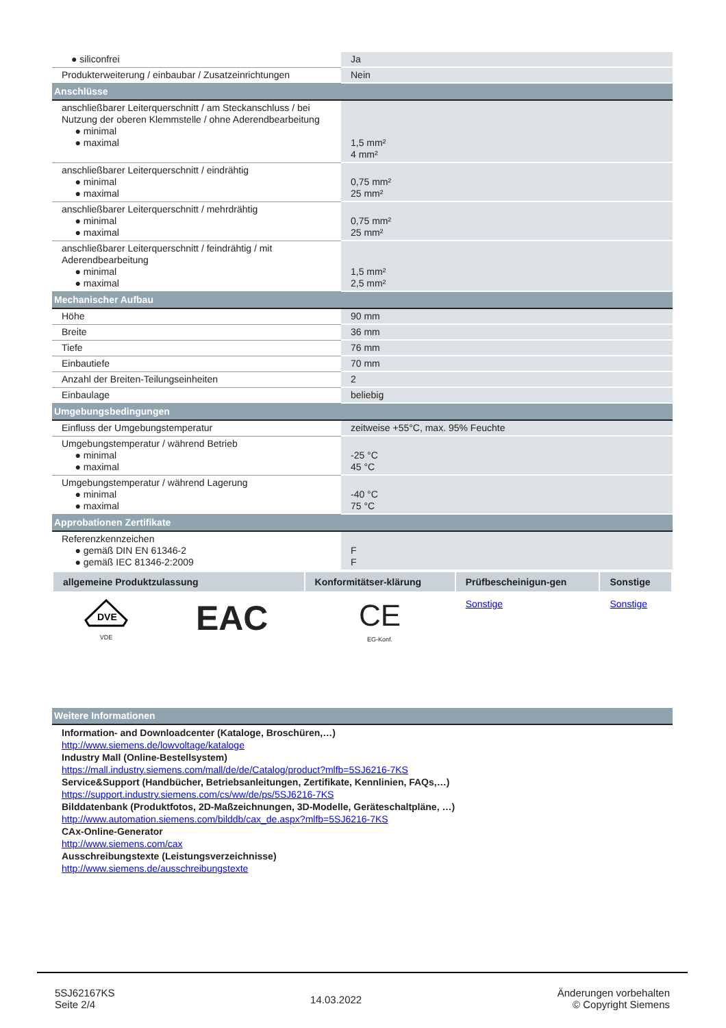| ● siliconfrei | Ja |
| Produkterweiterung / einbaubar / Zusatzeinrichtungen | Nein |
| Anschlüsse | |
| anschließbarer Leiterquerschnitt / am Steckanschluss / bei Nutzung der oberen Klemmstelle / ohne Aderendbearbeitung ● minimal ● maximal | 1,5 mm² 4 mm² |
| anschließbarer Leiterquerschnitt / eindrähtig ● minimal ● maximal | 0,75 mm² 25 mm² |
| anschließbarer Leiterquerschnitt / mehrdrähtig ● minimal ● maximal | 0,75 mm² 25 mm² |
| anschließbarer Leiterquerschnitt / feindrähtig / mit Aderendbearbeitung ● minimal ● maximal | 1,5 mm² 2,5 mm² |
| Mechanischer Aufbau | |
| Höhe | 90 mm |
| Breite | 36 mm |
| Tiefe | 76 mm |
| Einbautiefe | 70 mm |
| Anzahl der Breiten-Teilungseinheiten | 2 |
| Einbaulage | beliebig |
| Umgebungsbedingungen | |
| Einfluss der Umgebungstemperatur | zeitweise +55°C, max. 95% Feuchte |
| Umgebungstemperatur / während Betrieb ● minimal ● maximal | -25 °C 45 °C |
| Umgebungstemperatur / während Lagerung ● minimal ● maximal | -40 °C 75 °C |
| Approbationen Zertifikate | |
| Referenzkennzeichen ● gemäß DIN EN 61346-2 ● gemäß IEC 81346-2:2009 | F F |
| allgemeine Produktzulassung | | Konformitätser-klärung | Prüfbescheinigun-gen | Sonstige |
| --- | --- | --- | --- | --- |
| DVE VDE | EAC | CE EG-Konf. | Sonstige | Sonstige |
| Weitere Informationen |
Information- and Downloadcenter (Kataloge, Broschüren,…)
http://www.siemens.de/lowvoltage/kataloge
Industry Mall (Online-Bestellsystem)
https://mall.industry.siemens.com/mall/de/de/Catalog/product?mlfb=5SJ6216-7KS
Service&Support (Handbücher, Betriebsanleitungen, Zertifikate, Kennlinien, FAQs,…)
https://support.industry.siemens.com/cs/ww/de/ps/5SJ6216-7KS
Bilddatenbank (Produktfotos, 2D-Maßzeichnungen, 3D-Modelle, Geräteschaltpläne, …)
http://www.automation.siemens.com/bilddb/cax_de.aspx?mlfb=5SJ6216-7KS
CAx-Online-Generator
http://www.siemens.com/cax
Ausschreibungstexte (Leistungsverzeichnisse)
http://www.siemens.de/ausschreibungstexte
5SJ62167KS
Seite 2/4
14.03.2022
Änderungen vorbehalten
© Copyright Siemens